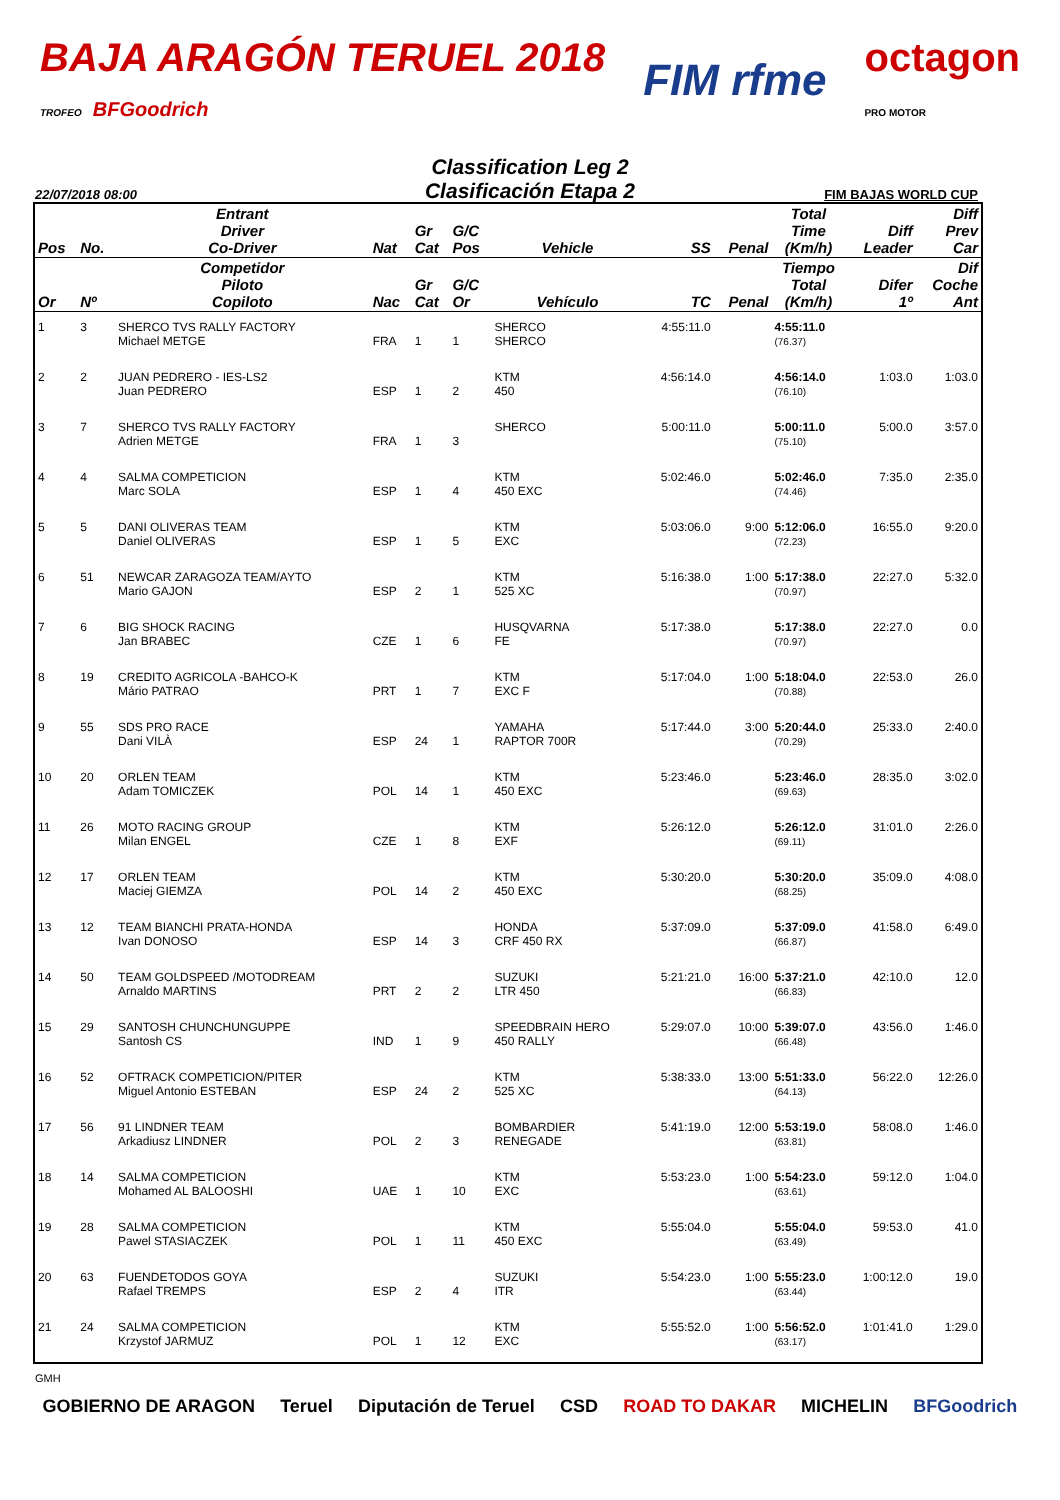BAJA ARAGÓN TERUEL 2018
TROFEO BFGoodrich FIM rfme octagon
PRO MOTOR
Classification Leg 2
Clasificación Etapa 2
22/07/2018 08:00 FIM BAJAS WORLD CUP
| Pos | No. | Entrant Driver Co-Driver | Nat | Gr Cat | G/C Pos | Vehicle | SS | Penal | Total Time (Km/h) | Diff Leader | Diff Prev Car |
| --- | --- | --- | --- | --- | --- | --- | --- | --- | --- | --- | --- |
| Or | Nº | Competidor Piloto Copiloto | Nac | Gr Cat | G/C Or | Vehículo | TC | Penal | Tiempo Total (Km/h) | Difer 1º | Dif Coche Ant |
| 1 | 3 | SHERCO TVS RALLY FACTORY Michael METGE | FRA | 1 | 1 | SHERCO SHERCO | 4:55:11.0 | | 4:55:11.0 (76.37) | | |
| 2 | 2 | JUAN PEDRERO - IES-LS2 Juan PEDRERO | ESP | 1 | 2 | KTM 450 | 4:56:14.0 | | 4:56:14.0 (76.10) | 1:03.0 | 1:03.0 |
| 3 | 7 | SHERCO TVS RALLY FACTORY Adrien METGE | FRA | 1 | 3 | SHERCO | 5:00:11.0 | | 5:00:11.0 (75.10) | 5:00.0 | 3:57.0 |
| 4 | 4 | SALMA COMPETICION Marc SOLA | ESP | 1 | 4 | KTM 450 EXC | 5:02:46.0 | | 5:02:46.0 (74.46) | 7:35.0 | 2:35.0 |
| 5 | 5 | DANI OLIVERAS TEAM Daniel OLIVERAS | ESP | 1 | 5 | KTM EXC | 5:03:06.0 | 9:00 | 5:12:06.0 (72.23) | 16:55.0 | 9:20.0 |
| 6 | 51 | NEWCAR ZARAGOZA TEAM/AYTO Mario GAJON | ESP | 2 | 1 | KTM 525 XC | 5:16:38.0 | 1:00 | 5:17:38.0 (70.97) | 22:27.0 | 5:32.0 |
| 7 | 6 | BIG SHOCK RACING Jan BRABEC | CZE | 1 | 6 | HUSQVARNA FE | 5:17:38.0 | | 5:17:38.0 (70.97) | 22:27.0 | 0.0 |
| 8 | 19 | CREDITO AGRICOLA -BAHCO-K Mário PATRAO | PRT | 1 | 7 | KTM EXC F | 5:17:04.0 | 1:00 | 5:18:04.0 (70.88) | 22:53.0 | 26.0 |
| 9 | 55 | SDS PRO RACE Dani VILÀ | ESP | 24 | 1 | YAMAHA RAPTOR 700R | 5:17:44.0 | 3:00 | 5:20:44.0 (70.29) | 25:33.0 | 2:40.0 |
| 10 | 20 | ORLEN TEAM Adam TOMICZEK | POL | 14 | 1 | KTM 450 EXC | 5:23:46.0 | | 5:23:46.0 (69.63) | 28:35.0 | 3:02.0 |
| 11 | 26 | MOTO RACING GROUP Milan ENGEL | CZE | 1 | 8 | KTM EXF | 5:26:12.0 | | 5:26:12.0 (69.11) | 31:01.0 | 2:26.0 |
| 12 | 17 | ORLEN TEAM Maciej GIEMZA | POL | 14 | 2 | KTM 450 EXC | 5:30:20.0 | | 5:30:20.0 (68.25) | 35:09.0 | 4:08.0 |
| 13 | 12 | TEAM BIANCHI PRATA-HONDA Ivan DONOSO | ESP | 14 | 3 | HONDA CRF 450 RX | 5:37:09.0 | | 5:37:09.0 (66.87) | 41:58.0 | 6:49.0 |
| 14 | 50 | TEAM GOLDSPEED /MOTODREAM Arnaldo MARTINS | PRT | 2 | 2 | SUZUKI LTR 450 | 5:21:21.0 | 16:00 | 5:37:21.0 (66.83) | 42:10.0 | 12.0 |
| 15 | 29 | SANTOSH CHUNCHUNGUPPE Santosh CS | IND | 1 | 9 | SPEEDBRAIN HERO 450 RALLY | 5:29:07.0 | 10:00 | 5:39:07.0 (66.48) | 43:56.0 | 1:46.0 |
| 16 | 52 | OFTRACK COMPETICION/PITER Miguel Antonio ESTEBAN | ESP | 24 | 2 | KTM 525 XC | 5:38:33.0 | 13:00 | 5:51:33.0 (64.13) | 56:22.0 | 12:26.0 |
| 17 | 56 | 91 LINDNER TEAM Arkadiusz LINDNER | POL | 2 | 3 | BOMBARDIER RENEGADE | 5:41:19.0 | 12:00 | 5:53:19.0 (63.81) | 58:08.0 | 1:46.0 |
| 18 | 14 | SALMA COMPETICION Mohamed AL BALOOSHI | UAE | 1 | 10 | KTM EXC | 5:53:23.0 | 1:00 | 5:54:23.0 (63.61) | 59:12.0 | 1:04.0 |
| 19 | 28 | SALMA COMPETICION Pawel STASIACZEK | POL | 1 | 11 | KTM 450 EXC | 5:55:04.0 | | 5:55:04.0 (63.49) | 59:53.0 | 41.0 |
| 20 | 63 | FUENDETODOS GOYA Rafael TREMPS | ESP | 2 | 4 | SUZUKI ITR | 5:54:23.0 | 1:00 | 5:55:23.0 (63.44) | 1:00:12.0 | 19.0 |
| 21 | 24 | SALMA COMPETICION Krzystof JARMUZ | POL | 1 | 12 | KTM EXC | 5:55:52.0 | 1:00 | 5:56:52.0 (63.17) | 1:01:41.0 | 1:29.0 |
GMH
GOBIERNO DE ARAGON Teruel Diputación de Teruel CSD ROAD TO DAKAR MICHELIN BFGoodrich